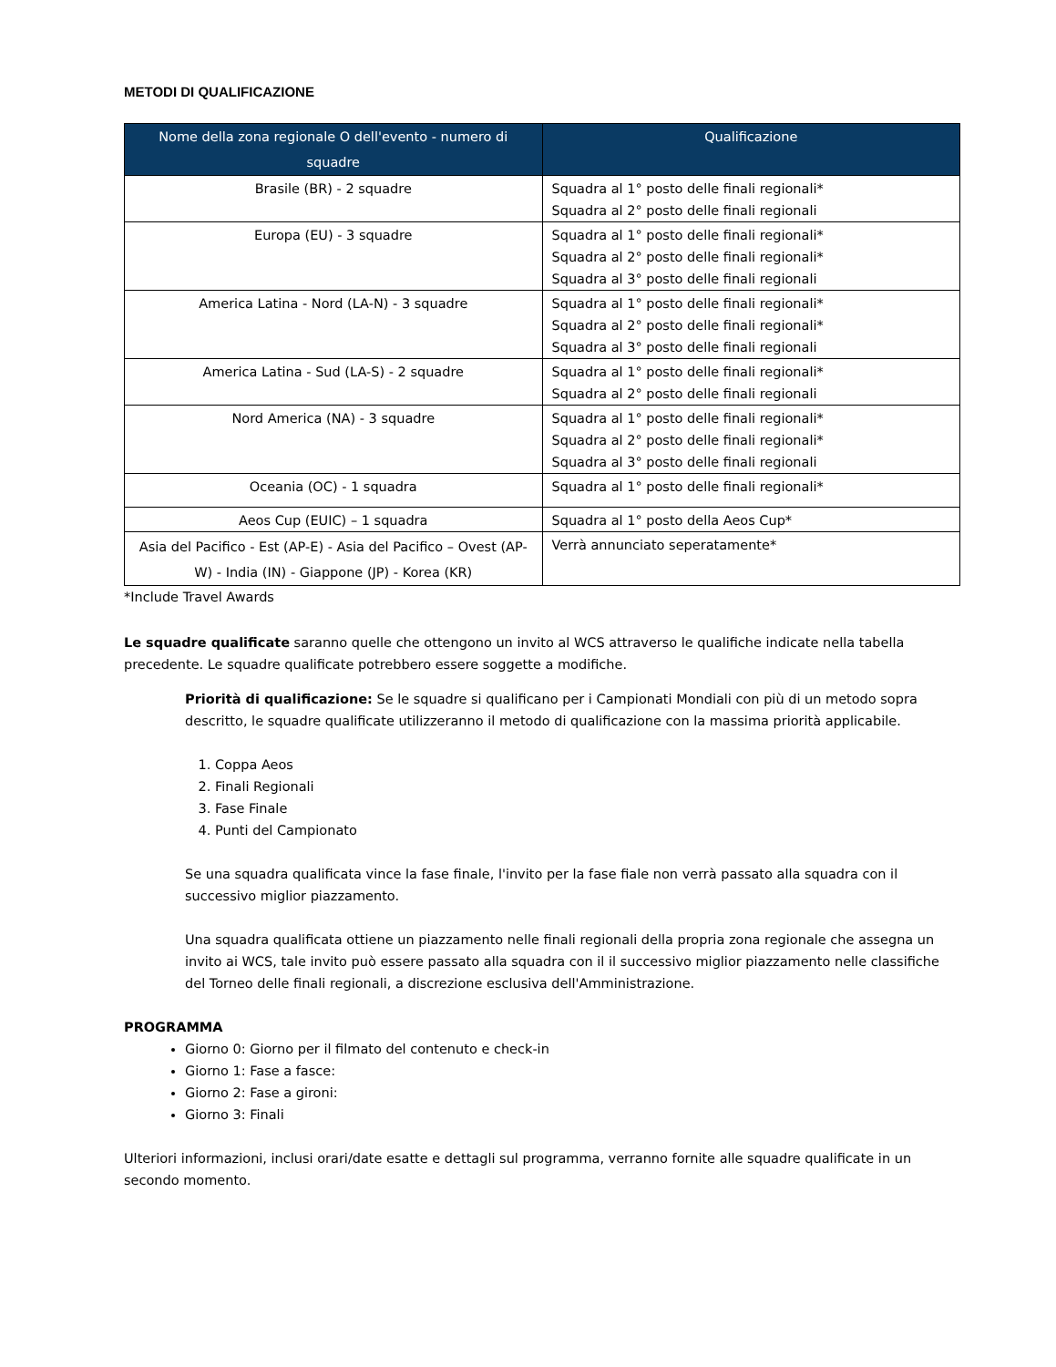METODI DI QUALIFICAZIONE
| Nome della zona regionale O dell'evento - numero di squadre | Qualificazione |
| --- | --- |
| Brasile (BR) - 2 squadre | Squadra al 1° posto delle finali regionali* Squadra al 2° posto delle finali regionali |
| Europa (EU) - 3 squadre | Squadra al 1° posto delle finali regionali* Squadra al 2° posto delle finali regionali* Squadra al 3° posto delle finali regionali |
| America Latina - Nord (LA-N) - 3 squadre | Squadra al 1° posto delle finali regionali* Squadra al 2° posto delle finali regionali* Squadra al 3° posto delle finali regionali |
| America Latina - Sud (LA-S) - 2 squadre | Squadra al 1° posto delle finali regionali* Squadra al 2° posto delle finali regionali |
| Nord America (NA) - 3 squadre | Squadra al 1° posto delle finali regionali* Squadra al 2° posto delle finali regionali* Squadra al 3° posto delle finali regionali |
| Oceania (OC) - 1 squadra | Squadra al 1° posto delle finali regionali* |
| Aeos Cup (EUIC) – 1 squadra | Squadra al 1° posto della Aeos Cup* |
| Asia del Pacifico - Est (AP-E) - Asia del Pacifico – Ovest (AP-W) - India (IN) - Giappone (JP) - Korea (KR) | Verrà annunciato seperatamente* |
*Include Travel Awards
Le squadre qualificate saranno quelle che ottengono un invito al WCS attraverso le qualifiche indicate nella tabella precedente. Le squadre qualificate potrebbero essere soggette a modifiche.
Priorità di qualificazione: Se le squadre si qualificano per i Campionati Mondiali con più di un metodo sopra descritto, le squadre qualificate utilizzeranno il metodo di qualificazione con la massima priorità applicabile.
1. Coppa Aeos
2. Finali Regionali
3. Fase Finale
4. Punti del Campionato
Se una squadra qualificata vince la fase finale, l'invito per la fase fiale non verrà passato alla squadra con il successivo miglior piazzamento.
Una squadra qualificata ottiene un piazzamento nelle finali regionali della propria zona regionale che assegna un invito ai WCS, tale invito può essere passato alla squadra con il il successivo miglior piazzamento nelle classifiche del Torneo delle finali regionali, a discrezione esclusiva dell'Amministrazione.
PROGRAMMA
Giorno 0: Giorno per il filmato del contenuto e check-in
Giorno 1: Fase a fasce:
Giorno 2: Fase a gironi:
Giorno 3: Finali
Ulteriori informazioni, inclusi orari/date esatte e dettagli sul programma, verranno fornite alle squadre qualificate in un secondo momento.